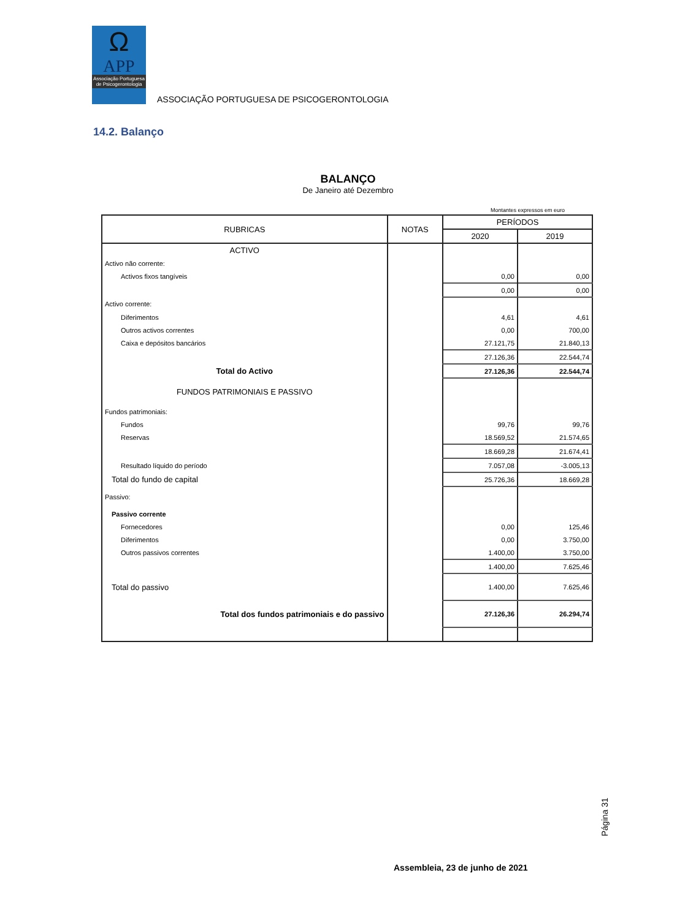Ω
APP
Associação Portuguesa de Psicogerontologia
ASSOCIAÇÃO PORTUGUESA DE PSICOGERONTOLOGIA
14.2. Balanço
BALANÇO
De Janeiro até Dezembro
Montantes expressos em euro
| RUBRICAS | NOTAS | PERÍODOS | |
| --- | --- | --- | --- |
| | | 2020 | 2019 |
| ACTIVO | | | |
| Activo não corrente: | | | |
| Activos fixos tangíveis | | 0,00 | 0,00 |
| | | 0,00 | 0,00 |
| Activo corrente: | | | |
| Diferimentos | | 4,61 | 4,61 |
| Outros activos correntes | | 0,00 | 700,00 |
| Caixa e depósitos bancários | | 27.121,75 | 21.840,13 |
| | | 27.126,36 | 22.544,74 |
| Total do Activo | | 27.126,36 | 22.544,74 |
| FUNDOS PATRIMONIAIS E PASSIVO | | | |
| Fundos patrimoniais: | | | |
| Fundos | | 99,76 | 99,76 |
| Reservas | | 18.569,52 | 21.574,65 |
| | | 18.669,28 | 21.674,41 |
| Resultado líquido do período | | 7.057,08 | -3.005,13 |
| Total do fundo de capital | | 25.726,36 | 18.669,28 |
| Passivo: | | | |
| Passivo corrente | | | |
| Fornecedores | | 0,00 | 125,46 |
| Diferimentos | | 0,00 | 3.750,00 |
| Outros passivos correntes | | 1.400,00 | 3.750,00 |
| | | 1.400,00 | 7.625,46 |
| Total do passivo | | 1.400,00 | 7.625,46 |
| Total dos fundos patrimoniais e do passivo | | 27.126,36 | 26.294,74 |
Página 31
Assembleia, 23 de junho de 2021